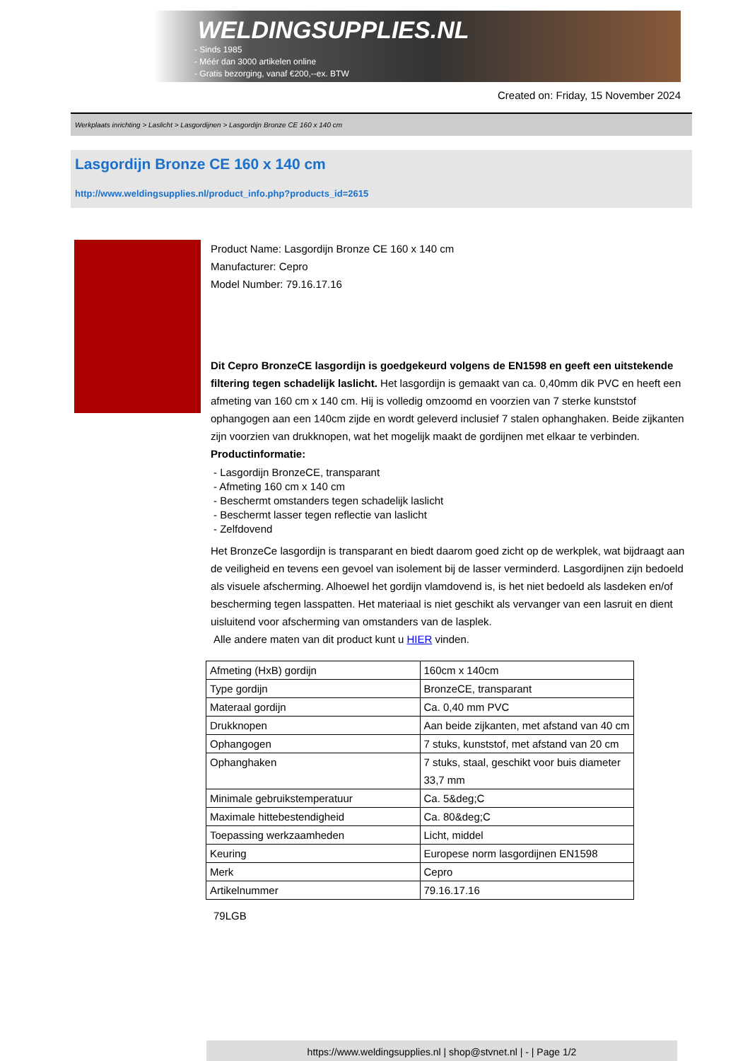WELDINGSUPPLIES.NL
- Sinds 1985
- Méér dan 3000 artikelen online
- Gratis bezorging, vanaf €200,--ex. BTW
Created on: Friday, 15 November 2024
Werkplaats inrichting > Laslicht > Lasgordijnen > Lasgordijn Bronze CE 160 x 140 cm
Lasgordijn Bronze CE 160 x 140 cm
http://www.weldingsupplies.nl/product_info.php?products_id=2615
Product Name: Lasgordijn Bronze CE 160 x 140 cm
Manufacturer: Cepro
Model Number: 79.16.17.16
Dit Cepro BronzeCE lasgordijn is goedgekeurd volgens de EN1598 en geeft een uitstekende filtering tegen schadelijk laslicht. Het lasgordijn is gemaakt van ca. 0,40mm dik PVC en heeft een afmeting van 160 cm x 140 cm. Hij is volledig omzoomd en voorzien van 7 sterke kunststof ophangogen aan een 140cm zijde en wordt geleverd inclusief 7 stalen ophanghaken. Beide zijkanten zijn voorzien van drukknopen, wat het mogelijk maakt de gordijnen met elkaar te verbinden.
Productinformatie:
- Lasgordijn BronzeCE, transparant
- Afmeting 160 cm x 140 cm
- Beschermt omstanders tegen schadelijk laslicht
- Beschermt lasser tegen reflectie van laslicht
- Zelfdovend
Het BronzeCe lasgordijn is transparant en biedt daarom goed zicht op de werkplek, wat bijdraagt aan de veiligheid en tevens een gevoel van isolement bij de lasser verminderd. Lasgordijnen zijn bedoeld als visuele afscherming. Alhoewel het gordijn vlamdovend is, is het niet bedoeld als lasdeken en/of bescherming tegen lasspatten. Het materiaal is niet geschikt als vervanger van een lasruit en dient uisluitend voor afscherming van omstanders van de lasplek.
Alle andere maten van dit product kunt u HIER vinden.
| Afmeting (HxB) gordijn | 160cm x 140cm |
| Type gordijn | BronzeCE, transparant |
| Materaal gordijn | Ca. 0,40 mm PVC |
| Drukknopen | Aan beide zijkanten, met afstand van 40 cm |
| Ophangogen | 7 stuks, kunststof, met afstand van 20 cm |
| Ophanghaken | 7 stuks, staal, geschikt voor buis diameter 33,7 mm |
| Minimale gebruikstemperatuur | Ca. 5&deg;C |
| Maximale hittebestendigheid | Ca. 80&deg;C |
| Toepassing werkzaamheden | Licht, middel |
| Keuring | Europese norm lasgordijnen EN1598 |
| Merk | Cepro |
| Artikelnummer | 79.16.17.16 |
79LGB
https://www.weldingsupplies.nl | shop@stvnet.nl | - | Page 1/2